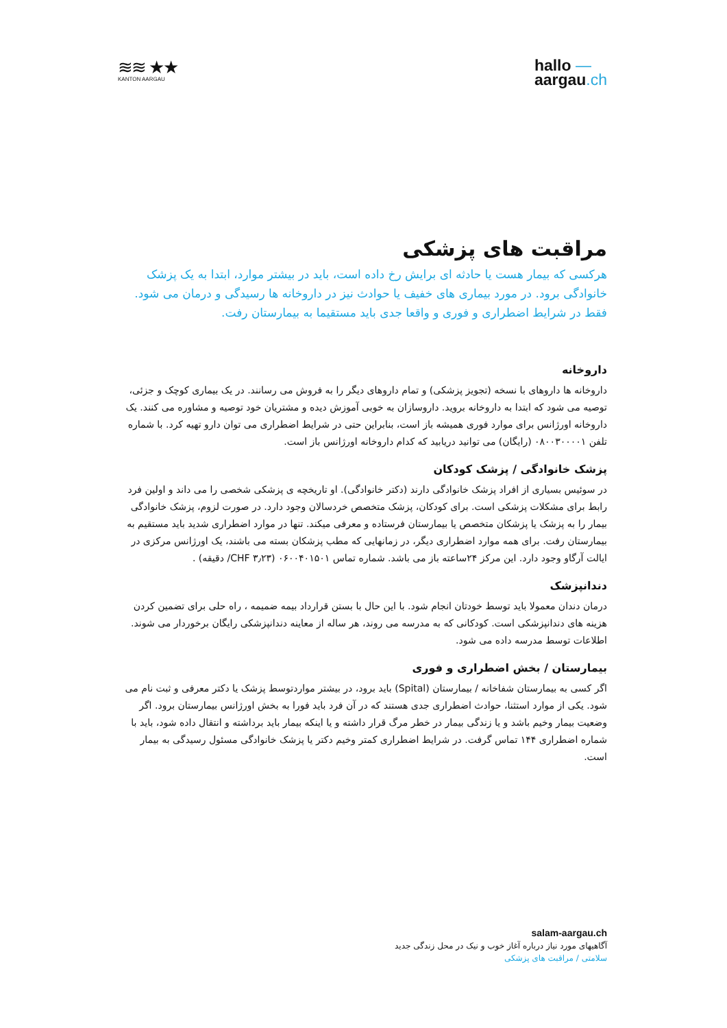≋≋ ★★
KANTON AARGAU
hallo —
aargau.ch
مراقبت های پزشکی
هرکسی که بیمار هست یا حادثه ای برایش رخ داده است، باید در بیشتر موارد، ابتدا به یک پزشک خانوادگی برود. در مورد بیماری های خفیف یا حوادث نیز در داروخانه ها رسیدگی و درمان می شود. فقط در شرایط اضطراری و فوری و واقعا جدی باید مستقیما به بیمارستان رفت.
داروخانه
داروخانه ها داروهای با نسخه (تجویز پزشکی) و تمام داروهای دیگر را به فروش می رسانند. در یک بیماری کوچک و جزئی، توصیه می شود که ابتدا به داروخانه بروید. داروسازان به خوبی آموزش دیده و مشتریان خود توصیه و مشاوره می کنند. یک داروخانه اورژانس برای موارد فوری همیشه باز است، بنابراین حتی در شرایط اضطراری می توان دارو تهیه کرد. با شماره تلفن ۰۸۰۰۳۰۰۰۰۱ (رایگان) می توانید دریابید که کدام داروخانه اورژانس باز است.
پزشک خانوادگی / پزشک کودکان
در سوئیس بسیاری از افراد پزشک خانوادگی دارند (دکتر خانوادگی). او تاریخچه ی پزشکی شخصی را می داند و اولین فرد رابط برای مشکلات پزشکی است. برای کودکان، پزشک متخصص خردسالان وجود دارد. در صورت لزوم، پزشک خانوادگی بیمار را به پزشک یا پزشکان متخصص یا بیمارستان فرستاده و معرفی میکند. تنها در موارد اضطراری شدید باید مستقیم به بیمارستان رفت. برای همه موارد اضطراری دیگر، در زمانهایی که مطب پزشکان بسته می باشند، یک اورژانس مرکزی در ایالت آرگاو وجود دارد. این مرکز ۲۴ساعته باز می باشد. شماره تماس ۰۶۰۰۴۰۱۵۰۱ (CHF ۳٫۲۳/ دقیقه) .
دندانپزشک
درمان دندان معمولا باید توسط خودتان انجام شود. با این حال با بستن قرارداد بیمه ضمیمه ، راه حلی برای تضمین کردن هزینه های دندانپزشکی است. کودکانی که به مدرسه می روند، هر ساله از معاینه دندانپزشکی رایگان برخوردار می شوند. اطلاعات توسط مدرسه داده می شود.
بیمارستان / بخش اضطراری و فوری
اگر کسی به بیمارستان شفاخانه / بیمارستان (Spital) باید برود، در بیشتر مواردتوسط پزشک یا دکتر معرفی و ثبت نام می شود. یکی از موارد استثنا، حوادث اضطراری جدی هستند که در آن فرد باید فورا به بخش اورژانس بیمارستان برود. اگر وضعیت بیمار وخیم باشد و یا زندگی بیمار در خطر مرگ قرار داشته و یا اینکه بیمار باید برداشته و انتقال داده شود، باید با شماره اضطراری ۱۴۴ تماس گرفت. در شرایط اضطراری کمتر وخیم دکتر یا پزشک خانوادگی مسئول رسیدگی به بیمار است.
salam-aargau.ch
آگاهیهای مورد نیاز درباره آغاز خوب و نیک در محل زندگی جدید
سلامتی / مراقبت های پزشکی